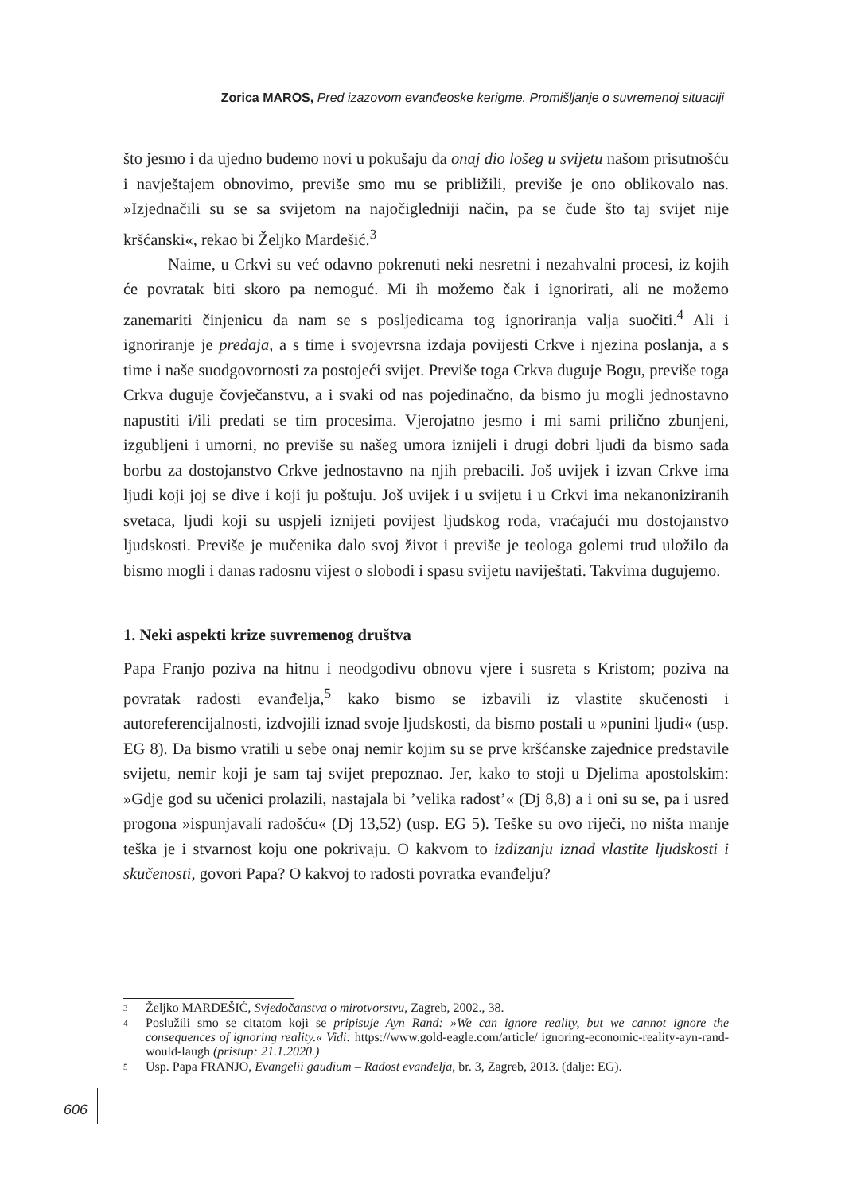Zorica MAROS, Pred izazovom evanđeoske kerigme. Promišljanje o suvremenoj situaciji
što jesmo i da ujedno budemo novi u pokušaju da onaj dio lošeg u svijetu našom prisutnošću i navještajem obnovimo, previše smo mu se približili, previše je ono oblikovalo nas. »Izjednačili su se sa svijetom na najočigledniji način, pa se čude što taj svijet nije kršćanski«, rekao bi Željko Mardešić.<sup>3</sup>
Naime, u Crkvi su već odavno pokrenuti neki nesretni i nezahvalni procesi, iz kojih će povratak biti skoro pa nemoguć. Mi ih možemo čak i ignorirati, ali ne možemo zanemariti činjenicu da nam se s posljedicama tog ignoriranja valja suočiti.<sup>4</sup> Ali i ignoriranje je predaja, a s time i svojevrsna izdaja povijesti Crkve i njezina poslanja, a s time i naše suodgovornosti za postojeći svijet. Previše toga Crkva duguje Bogu, previše toga Crkva duguje čovječanstvu, a i svaki od nas pojedinačno, da bismo ju mogli jednostavno napustiti i/ili predati se tim procesima. Vjerojatno jesmo i mi sami prilično zbunjeni, izgubljeni i umorni, no previše su našeg umora iznijeli i drugi dobri ljudi da bismo sada borbu za dostojanstvo Crkve jednostavno na njih prebacili. Još uvijek i izvan Crkve ima ljudi koji joj se dive i koji ju poštuju. Još uvijek i u svijetu i u Crkvi ima nekanoniziranih svetaca, ljudi koji su uspjeli iznijeti povijest ljudskog roda, vraćajući mu dostojanstvo ljudskosti. Previše je mučenika dalo svoj život i previše je teologa golemi trud uložilo da bismo mogli i danas radosnu vijest o slobodi i spasu svijetu naviještati. Takvima dugujemo.
1. Neki aspekti krize suvremenog društva
Papa Franjo poziva na hitnu i neodgodivu obnovu vjere i susreta s Kristom; poziva na povratak radosti evanđelja,<sup>5</sup> kako bismo se izbavili iz vlastite skučenosti i autoreferencijalnosti, izdvojili iznad svoje ljudskosti, da bismo postali u »punini ljudi« (usp. EG 8). Da bismo vratili u sebe onaj nemir kojim su se prve kršćanske zajednice predstavile svijetu, nemir koji je sam taj svijet prepoznao. Jer, kako to stoji u Djelima apostolskim: »Gdje god su učenici prolazili, nastajala bi ’velika radost’« (Dj 8,8) a i oni su se, pa i usred progona »ispunjavali radošću« (Dj 13,52) (usp. EG 5). Teške su ovo riječi, no ništa manje teška je i stvarnost koju one pokrivaju. O kakvom to izdizanju iznad vlastite ljudskosti i skučenosti, govori Papa? O kakvoj to radosti povratka evanđelju?
3 Željko MARDEŠIĆ, Svjedočanstva o mirotvorstvu, Zagreb, 2002., 38.
4 Poslužili smo se citatom koji se pripisuje Ayn Rand: »We can ignore reality, but we cannot ignore the consequences of ignoring reality.« Vidi: https://www.gold-eagle.com/article/ ignoring-economic-reality-ayn-rand-would-laugh (pristup: 21.1.2020.)
5 Usp. Papa FRANJO, Evangelii gaudium – Radost evanđelja, br. 3, Zagreb, 2013. (dalje: EG).
606